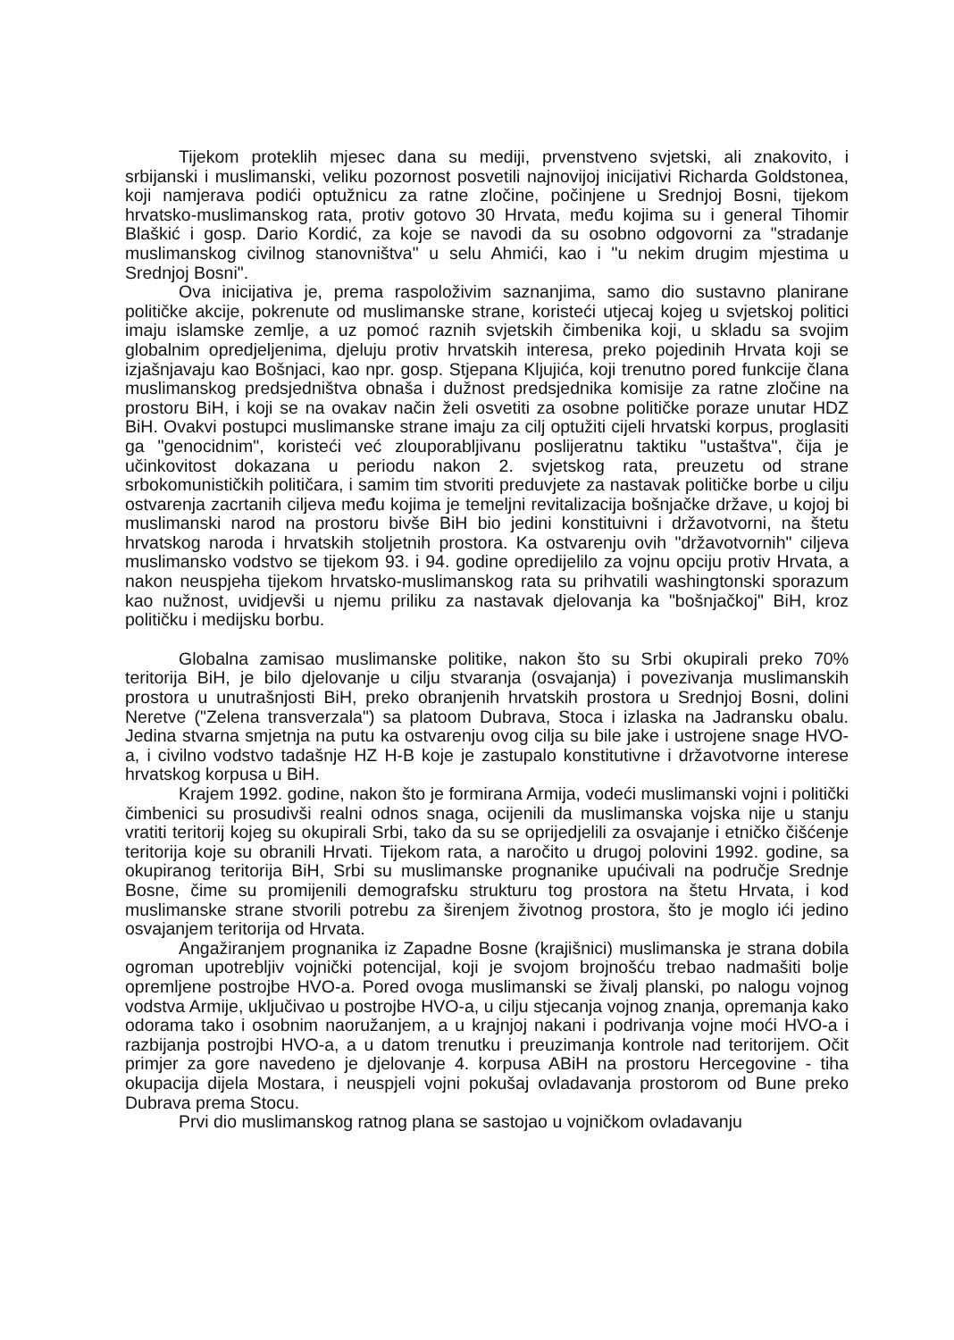Tijekom proteklih mjesec dana su mediji, prvenstveno svjetski, ali znakovito, i srbijanski i muslimanski, veliku pozornost posvetili najnovijoj inicijativi Richarda Goldstonea, koji namjerava podići optužnicu za ratne zločine, počinjene u Srednjoj Bosni, tijekom hrvatsko-muslimanskog rata, protiv gotovo 30 Hrvata, među kojima su i general Tihomir Blaškić i gosp. Dario Kordić, za koje se navodi da su osobno odgovorni za "stradanje muslimanskog civilnog stanovništva" u selu Ahmići, kao i "u nekim drugim mjestima u Srednjoj Bosni".
Ova inicijativa je, prema raspoloživim saznanjima, samo dio sustavno planirane političke akcije, pokrenute od muslimanske strane, koristeći utjecaj kojeg u svjetskoj politici imaju islamske zemlje, a uz pomoć raznih svjetskih čimbenika koji, u skladu sa svojim globalnim opredjeljenima, djeluju protiv hrvatskih interesa, preko pojedinih Hrvata koji se izjašnjavaju kao Bošnjaci, kao npr. gosp. Stjepana Kljujića, koji trenutno pored funkcije člana muslimanskog predsjedništva obnaša i dužnost predsjednika komisije za ratne zločine na prostoru BiH, i koji se na ovakav način želi osvetiti za osobne političke poraze unutar HDZ BiH. Ovakvi postupci muslimanske strane imaju za cilj optužiti cijeli hrvatski korpus, proglasiti ga "genocidnim", koristeći već zlouporabljivanu poslijeratnu taktiku "ustaštva", čija je učinkovitost dokazana u periodu nakon 2. svjetskog rata, preuzetu od strane srbokomunističkih političara, i samim tim stvoriti preduvjete za nastavak političke borbe u cilju ostvarenja zacrtanih ciljeva među kojima je temeljni revitalizacija bošnjačke države, u kojoj bi muslimanski narod na prostoru bivše BiH bio jedini konstituivni i državotvorni, na štetu hrvatskog naroda i hrvatskih stoljetnih prostora. Ka ostvarenju ovih "državotvornih" ciljeva muslimansko vodstvo se tijekom 93. i 94. godine opredijelilo za vojnu opciju protiv Hrvata, a nakon neuspjeha tijekom hrvatsko-muslimanskog rata su prihvatili washingtonski sporazum kao nužnost, uvidjevši u njemu priliku za nastavak djelovanja ka "bošnjačkoj" BiH, kroz političku i medijsku borbu.
Globalna zamisao muslimanske politike, nakon što su Srbi okupirali preko 70% teritorija BiH, je bilo djelovanje u cilju stvaranja (osvajanja) i povezivanja muslimanskih prostora u unutrašnjosti BiH, preko obranjenih hrvatskih prostora u Srednjoj Bosni, dolini Neretve ("Zelena transverzala") sa platoom Dubrava, Stoca i izlaska na Jadransku obalu. Jedina stvarna smjetnja na putu ka ostvarenju ovog cilja su bile jake i ustrojene snage HVO-a, i civilno vodstvo tadašnje HZ H-B koje je zastupalo konstitutivne i državotvorne interese hrvatskog korpusa u BiH.
Krajem 1992. godine, nakon što je formirana Armija, vodeći muslimanski vojni i politički čimbenici su prosudivši realni odnos snaga, ocijenili da muslimanska vojska nije u stanju vratiti teritorij kojeg su okupirali Srbi, tako da su se oprijedjelili za osvajanje i etničko čišćenje teritorija koje su obranili Hrvati. Tijekom rata, a naročito u drugoj polovini 1992. godine, sa okupiranog teritorija BiH, Srbi su muslimanske prognanike upućivali na područje Srednje Bosne, čime su promijenili demografsku strukturu tog prostora na štetu Hrvata, i kod muslimanske strane stvorili potrebu za širenjem životnog prostora, što je moglo ići jedino osvajanjem teritorija od Hrvata.
Angažiranjem prognanika iz Zapadne Bosne (krajišnici) muslimanska je strana dobila ogroman upotrebljiv vojnički potencijal, koji je svojom brojnošću trebao nadmašiti bolje opremljene postrojbe HVO-a. Pored ovoga muslimanski se živalj planski, po nalogu vojnog vodstva Armije, uključivao u postrojbe HVO-a, u cilju stjecanja vojnog znanja, opremanja kako odorama tako i osobnim naoružanjem, a u krajnjoj nakani i podrivanja vojne moći HVO-a i razbijanja postrojbi HVO-a, a u datom trenutku i preuzimanja kontrole nad teritorijem. Očit primjer za gore navedeno je djelovanje 4. korpusa ABiH na prostoru Hercegovine - tiha okupacija dijela Mostara, i neuspjeli vojni pokušaj ovladavanja prostorom od Bune preko Dubrava prema Stocu.
Prvi dio muslimanskog ratnog plana se sastojao u vojničkom ovladavanju